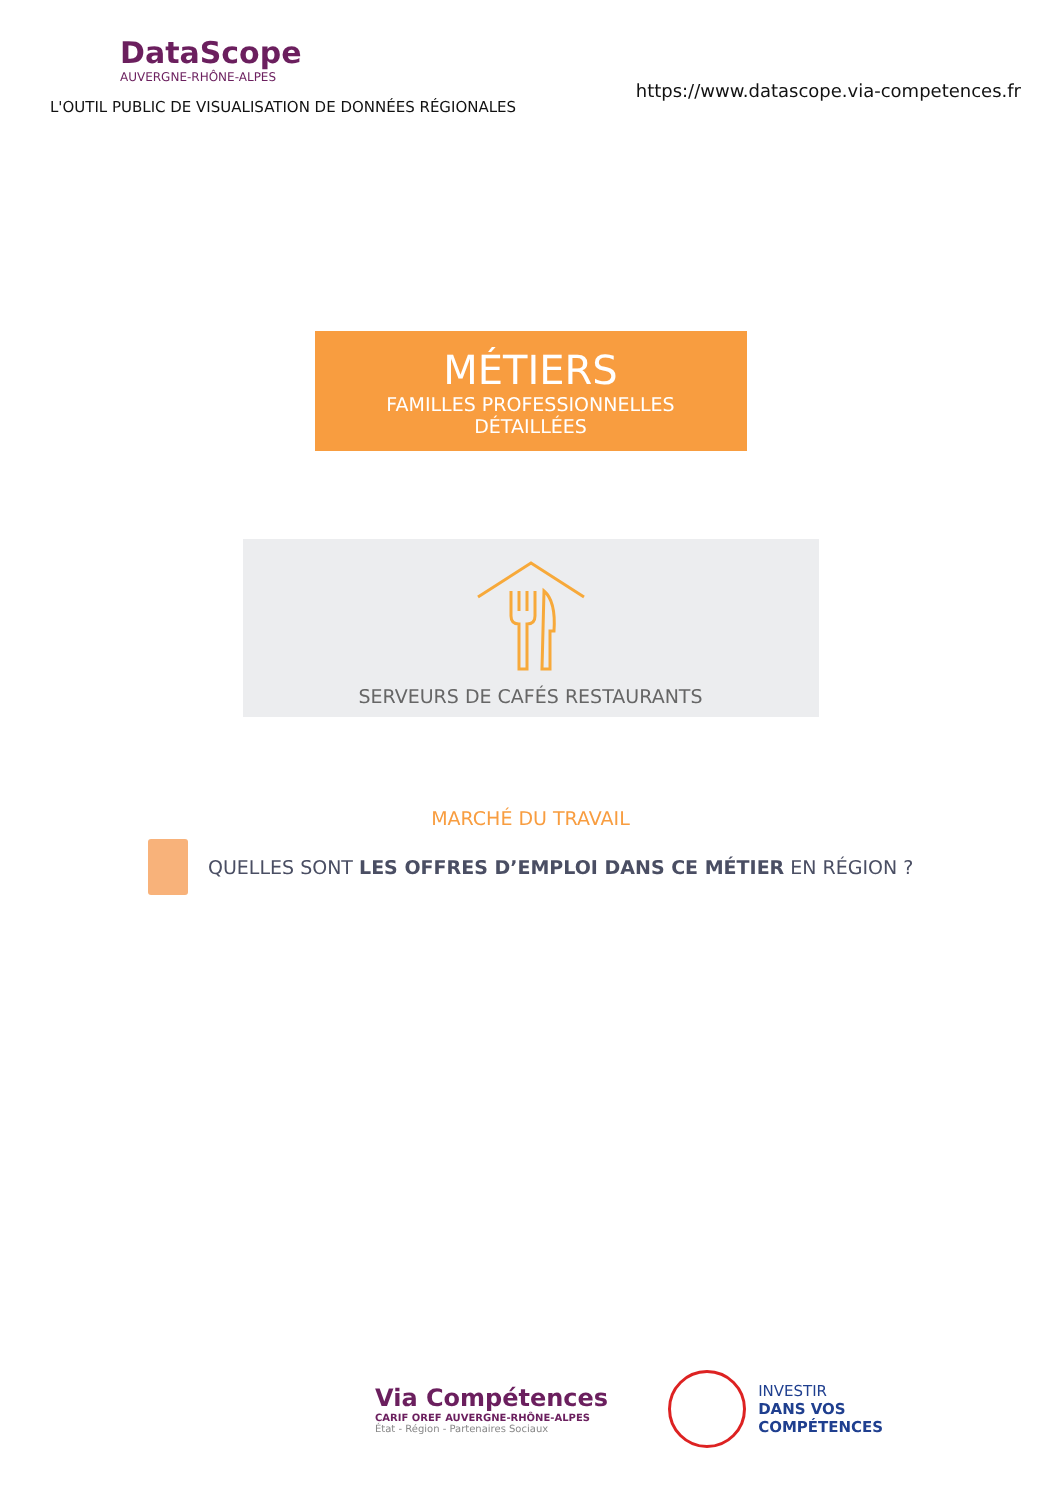DataScope
AUVERGNE-RHÔNE-ALPES
L'OUTIL PUBLIC DE VISUALISATION DE DONNÉES RÉGIONALES
https://www.datascope.via-competences.fr
MÉTIERS
FAMILLES PROFESSIONNELLES
DÉTAILLÉES
SERVEURS DE CAFÉS RESTAURANTS
MARCHÉ DU TRAVAIL
QUELLES SONT LES OFFRES D’EMPLOI DANS CE MÉTIER EN RÉGION ?
Via Compétences
CARIF OREF AUVERGNE-RHÔNE-ALPES
État - Région - Partenaires Sociaux
INVESTIR
DANS VOS
COMPÉTENCES